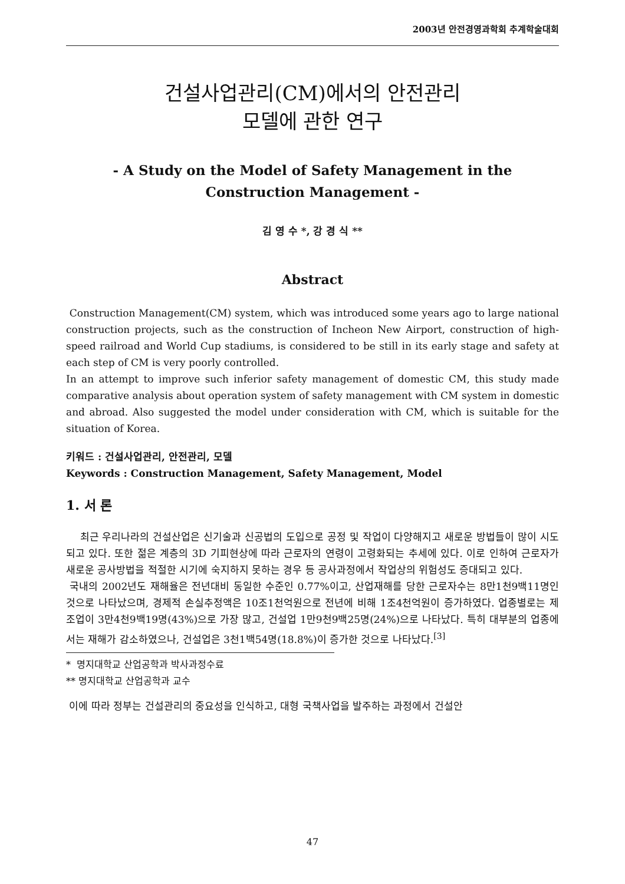2003년 안전경영과학회 추계학술대회
건설사업관리(CM)에서의 안전관리
모델에 관한 연구
- A Study on the Model of Safety Management in the
Construction Management -
김 영 수 *, 강 경 식 **
Abstract
Construction Management(CM) system, which was introduced some years ago to large national construction projects, such as the construction of Incheon New Airport, construction of high-speed railroad and World Cup stadiums, is considered to be still in its early stage and safety at each step of CM is very poorly controlled.
In an attempt to improve such inferior safety management of domestic CM, this study made comparative analysis about operation system of safety management with CM system in domestic and abroad. Also suggested the model under consideration with CM, which is suitable for the situation of Korea.
키워드 : 건설사업관리, 안전관리, 모델
Keywords : Construction Management, Safety Management, Model
1. 서 론
최근 우리나라의 건설산업은 신기술과 신공법의 도입으로 공정 및 작업이 다양해지고 새로운 방법들이 많이 시도되고 있다. 또한 젊은 계층의 3D 기피현상에 따라 근로자의 연령이 고령화되는 추세에 있다. 이로 인하여 근로자가 새로운 공사방법을 적절한 시기에 숙지하지 못하는 경우 등 공사과정에서 작업상의 위험성도 증대되고 있다.
국내의 2002년도 재해율은 전년대비 동일한 수준인 0.77%이고, 산업재해를 당한 근로자수는 8만1천9백11명인 것으로 나타났으며, 경제적 손실추정액은 10조1천억원으로 전년에 비해 1조4천억원이 증가하였다. 업종별로는 제조업이 3만4천9백19명(43%)으로 가장 많고, 건설업 1만9천9백25명(24%)으로 나타났다. 특히 대부분의 업종에서는 재해가 감소하였으나, 건설업은 3천1백54명(18.8%)이 증가한 것으로 나타났다.<sup>[3]</sup>
* 명지대학교 산업공학과 박사과정수료
** 명지대학교 산업공학과 교수
이에 따라 정부는 건설관리의 중요성을 인식하고, 대형 국책사업을 발주하는 과정에서 건설안
47